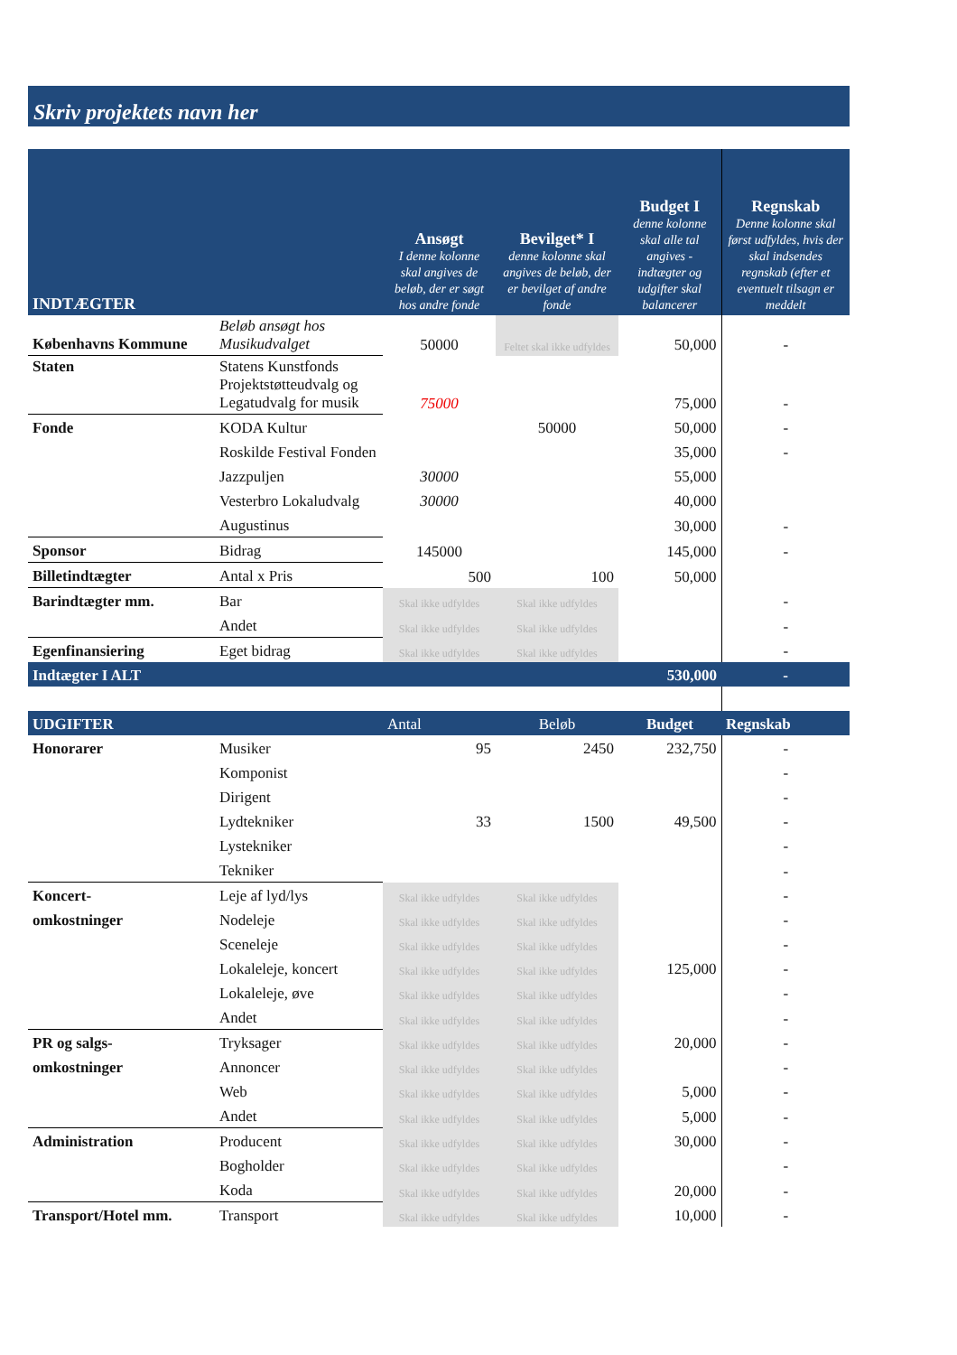Skriv projektets navn her
| INDTÆGTER | | Ansøgt I denne kolonne skal angives de beløb, der er søgt hos andre fonde | Bevilget* I denne kolonne skal angives de beløb, der er bevilget af andre fonde | Budget I denne kolonne skal alle tal angives - indtægter og udgifter skal balancerer | Regnskab Denne kolonne skal først udfyldes, hvis der skal indsendes regnskab (efter et eventuelt tilsagn er meddelt |
| --- | --- | --- | --- | --- | --- |
| Københavns Kommune | Beløb ansøgt hos Musikudvalget | 50000 | Feltet skal ikke udfyldes | 50,000 | - |
| Staten | Statens Kunstfonds Projektstøtteudvalg og Legatudvalg for musik | 75000 | | 75,000 | - |
| Fonde | KODA Kultur | | 50000 | 50,000 | - |
| | Roskilde Festival Fonden | | | 35,000 | - |
| | Jazzpuljen | 30000 | | 55,000 | |
| | Vesterbro Lokaludvalg | 30000 | | 40,000 | |
| | Augustinus | | | 30,000 | - |
| Sponsor | Bidrag | 145000 | | 145,000 | - |
| Billetindtægter | Antal x Pris | 500 | 100 | 50,000 | |
| Barindtægter mm. | Bar | Skal ikke udfyldes | Skal ikke udfyldes | | - |
| | Andet | Skal ikke udfyldes | Skal ikke udfyldes | | - |
| Egenfinansiering | Eget bidrag | Skal ikke udfyldes | Skal ikke udfyldes | | - |
| Indtægter I ALT | | | | 530,000 | - |
| UDGIFTER | | Antal | Beløb | Budget | Regnskab |
| Honorarer | Musiker | 95 | 2450 | 232,750 | - |
| | Komponist | | | | - |
| | Dirigent | | | | - |
| | Lydtekniker | 33 | 1500 | 49,500 | - |
| | Lystekniker | | | | - |
| | Tekniker | | | | - |
| Koncert- | Leje af lyd/lys | Skal ikke udfyldes | Skal ikke udfyldes | | - |
| omkostninger | Nodeleje | Skal ikke udfyldes | Skal ikke udfyldes | | - |
| | Sceneleje | Skal ikke udfyldes | Skal ikke udfyldes | | - |
| | Lokaleleje, koncert | Skal ikke udfyldes | Skal ikke udfyldes | 125,000 | - |
| | Lokaleleje, øve | Skal ikke udfyldes | Skal ikke udfyldes | | - |
| | Andet | Skal ikke udfyldes | Skal ikke udfyldes | | - |
| PR og salgs- | Tryksager | Skal ikke udfyldes | Skal ikke udfyldes | 20,000 | - |
| omkostninger | Annoncer | Skal ikke udfyldes | Skal ikke udfyldes | | - |
| | Web | Skal ikke udfyldes | Skal ikke udfyldes | 5,000 | - |
| | Andet | Skal ikke udfyldes | Skal ikke udfyldes | 5,000 | - |
| Administration | Producent | Skal ikke udfyldes | Skal ikke udfyldes | 30,000 | - |
| | Bogholder | Skal ikke udfyldes | Skal ikke udfyldes | | - |
| | Koda | Skal ikke udfyldes | Skal ikke udfyldes | 20,000 | - |
| Transport/Hotel mm. | Transport | Skal ikke udfyldes | Skal ikke udfyldes | 10,000 | - |